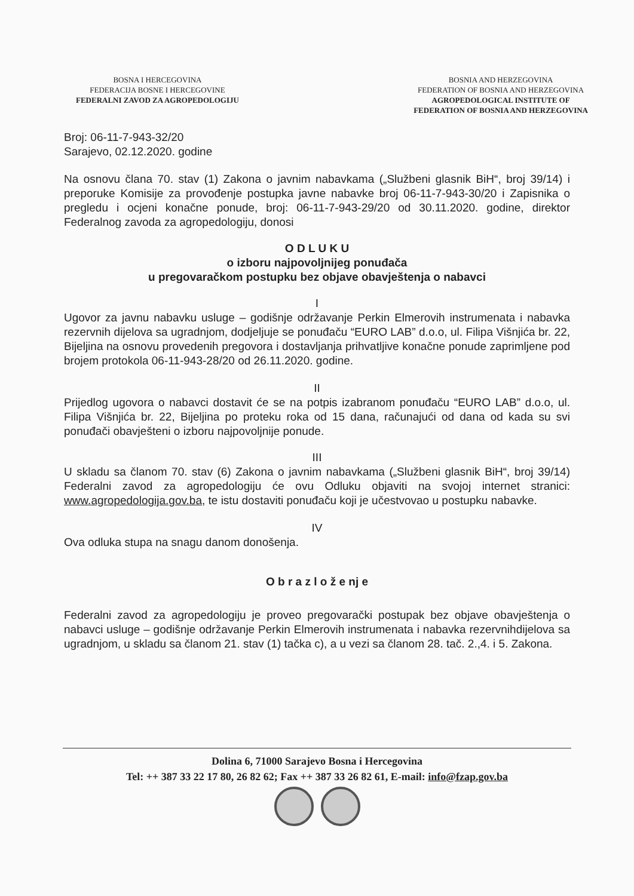BOSNA I HERCEGOVINA
FEDERACIJA BOSNE I HERCEGOVINE
FEDERALNI ZAVOD ZA AGROPEDOLOGIJU
BOSNIA AND HERZEGOVINA
FEDERATION OF BOSNIA AND HERZEGOVINA
AGROPEDOLOGICAL INSTITUTE OF
FEDERATION OF BOSNIA AND HERZEGOVINA
Broj: 06-11-7-943-32/20
Sarajevo, 02.12.2020. godine
Na osnovu člana 70. stav (1) Zakona o javnim nabavkama („Službeni glasnik BiH“, broj 39/14) i preporuke Komisije za provođenje postupka javne nabavke broj 06-11-7-943-30/20 i Zapisnika o pregledu i ocjeni konačne ponude, broj: 06-11-7-943-29/20 od 30.11.2020. godine, direktor Federalnog zavoda za agropedologiju, donosi
O D L U K U
o izboru najpovoljnijeg ponuđača
u pregovaračkom postupku bez objave obavještenja o nabavci
I
Ugovor za javnu nabavku usluge – godišnje održavanje Perkin Elmerovih instrumenata i nabavka rezervnih dijelova sa ugradnjom, dodjeljuje se ponuđaču “EURO LAB” d.o.o, ul. Filipa Višnjića br. 22, Bijeljina na osnovu provedenih pregovora i dostavljanja prihvatljive konačne ponude zaprimljene pod brojem protokola 06-11-943-28/20 od 26.11.2020. godine.
II
Prijedlog ugovora o nabavci dostavit će se na potpis izabranom ponuđaču “EURO LAB” d.o.o, ul. Filipa Višnjića br. 22, Bijeljina po proteku roka od 15 dana, računajući od dana od kada su svi ponuđači obavješteni o izboru najpovoljnije ponude.
III
U skladu sa članom 70. stav (6) Zakona o javnim nabavkama („Službeni glasnik BiH“, broj 39/14) Federalni zavod za agropedologiju će ovu Odluku objaviti na svojoj internet stranici: www.agropedologija.gov.ba, te istu dostaviti ponuđaču koji je učestvovao u postupku nabavke.
IV
Ova odluka stupa na snagu danom donošenja.
O b r a z l o ž e nj e
Federalni zavod za agropedologiju je proveo pregovarački postupak bez objave obavještenja o nabavci usluge – godišnje održavanje Perkin Elmerovih instrumenata i nabavka rezervnihdijelova sa ugradnjom, u skladu sa članom 21. stav (1) tačka c), a u vezi sa članom 28. tač. 2.,4. i 5. Zakona.
Dolina 6, 71000 Sarajevo Bosna i Hercegovina
Tel: ++ 387 33 22 17 80, 26 82 62; Fax ++ 387 33 26 82 61, E-mail: info@fzap.gov.ba